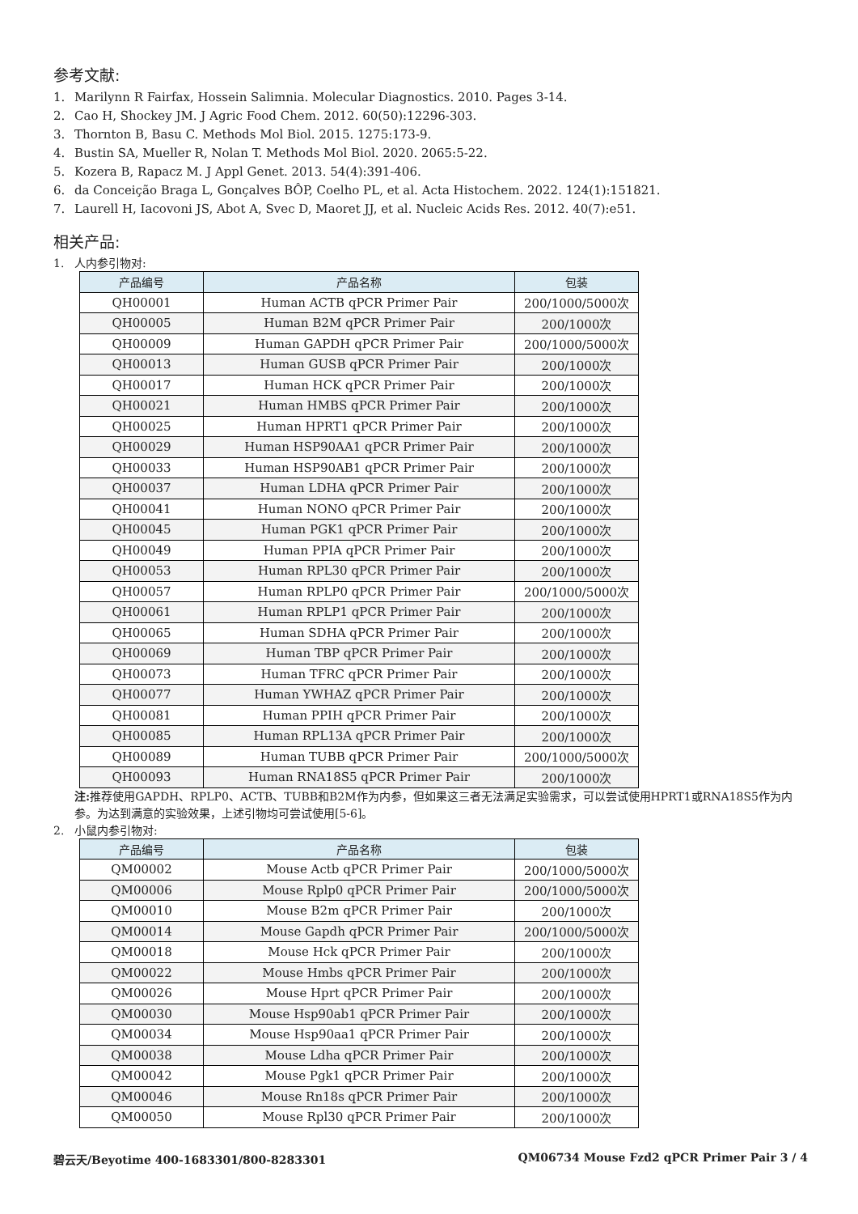参考文献:
1. Marilynn R Fairfax, Hossein Salimnia. Molecular Diagnostics. 2010. Pages 3-14.
2. Cao H, Shockey JM. J Agric Food Chem. 2012. 60(50):12296-303.
3. Thornton B, Basu C. Methods Mol Biol. 2015. 1275:173-9.
4. Bustin SA, Mueller R, Nolan T. Methods Mol Biol. 2020. 2065:5-22.
5. Kozera B, Rapacz M. J Appl Genet. 2013. 54(4):391-406.
6. da Conceição Braga L, Gonçalves BÔP, Coelho PL, et al. Acta Histochem. 2022. 124(1):151821.
7. Laurell H, Iacovoni JS, Abot A, Svec D, Maoret JJ, et al. Nucleic Acids Res. 2012. 40(7):e51.
相关产品:
1. 人内参引物对:
| 产品编号 | 产品名称 | 包装 |
| --- | --- | --- |
| QH00001 | Human ACTB qPCR Primer Pair | 200/1000/5000次 |
| QH00005 | Human B2M qPCR Primer Pair | 200/1000次 |
| QH00009 | Human GAPDH qPCR Primer Pair | 200/1000/5000次 |
| QH00013 | Human GUSB qPCR Primer Pair | 200/1000次 |
| QH00017 | Human HCK qPCR Primer Pair | 200/1000次 |
| QH00021 | Human HMBS qPCR Primer Pair | 200/1000次 |
| QH00025 | Human HPRT1 qPCR Primer Pair | 200/1000次 |
| QH00029 | Human HSP90AA1 qPCR Primer Pair | 200/1000次 |
| QH00033 | Human HSP90AB1 qPCR Primer Pair | 200/1000次 |
| QH00037 | Human LDHA qPCR Primer Pair | 200/1000次 |
| QH00041 | Human NONO qPCR Primer Pair | 200/1000次 |
| QH00045 | Human PGK1 qPCR Primer Pair | 200/1000次 |
| QH00049 | Human PPIA qPCR Primer Pair | 200/1000次 |
| QH00053 | Human RPL30 qPCR Primer Pair | 200/1000次 |
| QH00057 | Human RPLP0 qPCR Primer Pair | 200/1000/5000次 |
| QH00061 | Human RPLP1 qPCR Primer Pair | 200/1000次 |
| QH00065 | Human SDHA qPCR Primer Pair | 200/1000次 |
| QH00069 | Human TBP qPCR Primer Pair | 200/1000次 |
| QH00073 | Human TFRC qPCR Primer Pair | 200/1000次 |
| QH00077 | Human YWHAZ qPCR Primer Pair | 200/1000次 |
| QH00081 | Human PPIH qPCR Primer Pair | 200/1000次 |
| QH00085 | Human RPL13A qPCR Primer Pair | 200/1000次 |
| QH00089 | Human TUBB qPCR Primer Pair | 200/1000/5000次 |
| QH00093 | Human RNA18S5 qPCR Primer Pair | 200/1000次 |
注: 推荐使用GAPDH、RPLP0、ACTB、TUBB和B2M作为内参，但如果这三者无法满足实验需求，可以尝试使用HPRT1或RNA18S5作为内参。为达到满意的实验效果，上述引物均可尝试使用[5-6]。
2. 小鼠内参引物对:
| 产品编号 | 产品名称 | 包装 |
| --- | --- | --- |
| QM00002 | Mouse Actb qPCR Primer Pair | 200/1000/5000次 |
| QM00006 | Mouse Rplp0 qPCR Primer Pair | 200/1000/5000次 |
| QM00010 | Mouse B2m qPCR Primer Pair | 200/1000次 |
| QM00014 | Mouse Gapdh qPCR Primer Pair | 200/1000/5000次 |
| QM00018 | Mouse Hck qPCR Primer Pair | 200/1000次 |
| QM00022 | Mouse Hmbs qPCR Primer Pair | 200/1000次 |
| QM00026 | Mouse Hprt qPCR Primer Pair | 200/1000次 |
| QM00030 | Mouse Hsp90ab1 qPCR Primer Pair | 200/1000次 |
| QM00034 | Mouse Hsp90aa1 qPCR Primer Pair | 200/1000次 |
| QM00038 | Mouse Ldha qPCR Primer Pair | 200/1000次 |
| QM00042 | Mouse Pgk1 qPCR Primer Pair | 200/1000次 |
| QM00046 | Mouse Rn18s qPCR Primer Pair | 200/1000次 |
| QM00050 | Mouse Rpl30 qPCR Primer Pair | 200/1000次 |
碧云天/Beyotime 400-1683301/800-8283301 QM06734 Mouse Fzd2 qPCR Primer Pair 3 / 4